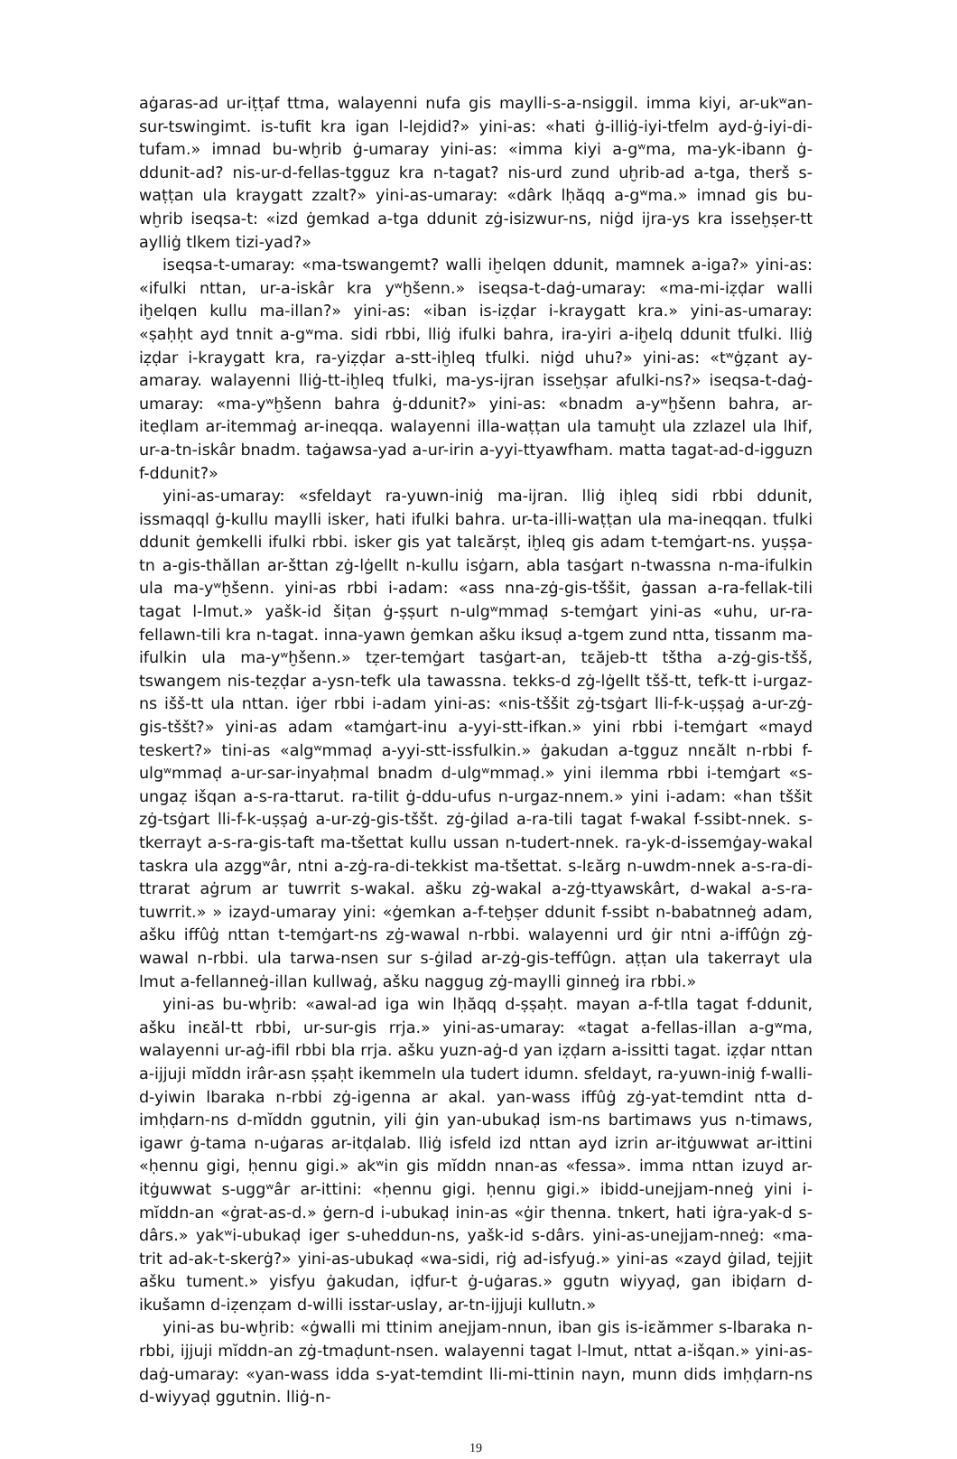aġaras-ad ur-iṭṭaf ttma, walayenni nufa gis maylli-s-a-nsiggil. imma kiyi, ar-ukʷan-sur-tswingimt. is-tufit kra igan l-lejdid?» yini-as: «hati ġ-illiġ-iyi-tfelm ayd-ġ-iyi-di-tufam.» imnad bu-wḫrib ġ-umaray yini-as: «imma kiyi a-gʷma, ma-yk-ibann ġ-ddunit-ad? nis-ur-d-fellas-tgguz kra n-tagat? nis-urd zund uḫrib-ad a-tga, therš s-waṭṭan ula kraygatt zzalt?» yini-as-umaray: «dârk lḥăqq a-gʷma.» imnad gis bu-wḫrib iseqsa-t: «izd ġemkad a-tga ddunit zġ-isizwur-ns, niġd ijra-ys kra isseḫṣer-tt aylliġ tlkem tizi-yad?»
iseqsa-t-umaray: «ma-tswangemt? walli iḫelqen ddunit, mamnek a-iga?» yini-as: «ifulki nttan, ur-a-iskâr kra yʷḫšenn.» iseqsa-t-daġ-umaray: «ma-mi-iẓḍar walli iḫelqen kullu ma-illan?» yini-as: «iban is-iẓḍar i-kraygatt kra.» yini-as-umaray: «ṣaḥḥt ayd tnnit a-gʷma. sidi rbbi, lliġ ifulki bahra, ira-yiri a-iḫelq ddunit tfulki. lliġ iẓḍar i-kraygatt kra, ra-yiẓḍar a-stt-iḫleq tfulki. niġd uhu?» yini-as: «tʷġẓant ay-amaray. walayenni lliġ-tt-iḫleq tfulki, ma-ys-ijran isseḫṣar afulki-ns?» iseqsa-t-daġ-umaray: «ma-yʷḫšenn bahra ġ-ddunit?» yini-as: «bnadm a-yʷḫšenn bahra, ar-iteḍlam ar-itemmaġ ar-ineqqa. walayenni illa-waṭṭan ula tamuḫt ula zzlazel ula lhif, ur-a-tn-iskâr bnadm. taġawsa-yad a-ur-irin a-yyi-ttyawfham. matta tagat-ad-d-igguzn f-ddunit?»
yini-as-umaray: «sfeldayt ra-yuwn-iniġ ma-ijran. lliġ iḫleq sidi rbbi ddunit, issmaqql ġ-kullu maylli isker, hati ifulki bahra. ur-ta-illi-waṭṭan ula ma-ineqqan. tfulki ddunit ġemkelli ifulki rbbi. isker gis yat talɛărṣt, iḫleq gis adam t-temġart-ns. yuṣṣa-tn a-gis-thăllan ar-šttan zġ-lġellt n-kullu isġarn, abla tasġart n-twassna n-ma-ifulkin ula ma-yʷḫšenn. yini-as rbbi i-adam: «ass nna-zġ-gis-tššit, ġassan a-ra-fellak-tili tagat l-lmut.» yašk-id šiṭan ġ-ṣṣurt n-ulgʷmmaḍ s-temġart yini-as «uhu, ur-ra-fellawn-tili kra n-tagat. inna-yawn ġemkan ašku iksuḍ a-tgem zund ntta, tissanm ma-ifulkin ula ma-yʷḫšenn.» tẓer-temġart tasġart-an, tɛăjeb-tt tštha a-zġ-gis-tšš, tswangem nis-teẓḍar a-ysn-tefk ula tawassna. tekks-d zġ-lġellt tšš-tt, tefk-tt i-urgaz-ns išš-tt ula nttan. iġer rbbi i-adam yini-as: «nis-tššit zġ-tsġart lli-f-k-uṣṣaġ a-ur-zġ-gis-tššt?» yini-as adam «tamġart-inu a-yyi-stt-ifkan.» yini rbbi i-temġart «mayd teskert?» tini-as «algʷmmaḍ a-yyi-stt-issfulkin.» ġakudan a-tgguz nnɛălt n-rbbi f-ulgʷmmaḍ a-ur-sar-inyaḥmal bnadm d-ulgʷmmaḍ.» yini ilemma rbbi i-temġart «s-ungaẓ išqan a-s-ra-ttarut. ra-tilit ġ-ddu-ufus n-urgaz-nnem.» yini i-adam: «han tššit zġ-tsġart lli-f-k-uṣṣaġ a-ur-zġ-gis-tššt. zġ-ġilad a-ra-tili tagat f-wakal f-ssibt-nnek. s-tkerrayt a-s-ra-gis-taft ma-tšettat kullu ussan n-tudert-nnek. ra-yk-d-issemġay-wakal taskra ula azggʷâr, ntni a-zġ-ra-di-tekkist ma-tšettat. s-lɛărg n-uwdm-nnek a-s-ra-di-ttrarat aġrum ar tuwrrit s-wakal. ašku zġ-wakal a-zġ-ttyawskârt, d-wakal a-s-ra-tuwrrit.» » izayd-umaray yini: «ġemkan a-f-teḫṣer ddunit f-ssibt n-babatnneġ adam, ašku iffûġ nttan t-temġart-ns zġ-wawal n-rbbi. walayenni urd ġir ntni a-iffûġn zġ-wawal n-rbbi. ula tarwa-nsen sur s-ġilad ar-zġ-gis-teffûgn. aṭṭan ula takerrayt ula lmut a-fellanneġ-illan kullwaġ, ašku naggug zġ-maylli ginneġ ira rbbi.»
yini-as bu-wḫrib: «awal-ad iga win lḥăqq d-ṣṣaḥt. mayan a-f-tlla tagat f-ddunit, ašku inɛăl-tt rbbi, ur-sur-gis rrja.» yini-as-umaray: «tagat a-fellas-illan a-gʷma, walayenni ur-aġ-ifil rbbi bla rrja. ašku yuzn-aġ-d yan iẓḍarn a-issitti tagat. iẓḍar nttan a-ijjuji mĭddn irâr-asn ṣṣaḥt ikemmeln ula tudert idumn. sfeldayt, ra-yuwn-iniġ f-walli-d-yiwin lbaraka n-rbbi zġ-igenna ar akal. yan-wass iffûġ zġ-yat-temdint ntta d-imḥḍarn-ns d-mĭddn ggutnin, yili ġin yan-ubukaḍ ism-ns bartimaws yus n-timaws, igawr ġ-tama n-uġaras ar-itḍalab. lliġ isfeld izd nttan ayd izrin ar-itġuwwat ar-ittini «ḥennu gigi, ḥennu gigi.» akʷin gis mĭddn nnan-as «fessa». imma nttan izuyd ar-itġuwwat s-uggʷâr ar-ittini: «ḥennu gigi. ḥennu gigi.» ibidd-unejjam-nneġ yini i-mĭddn-an «ġrat-as-d.» ġern-d i-ubukaḍ inin-as «ġir thenna. tnkert, hati iġra-yak-d s-dârs.» yakʷi-ubukaḍ iger s-uheddun-ns, yašk-id s-dârs. yini-as-unejjam-nneġ: «ma-trit ad-ak-t-skerġ?» yini-as-ubukaḍ «wa-sidi, riġ ad-isfyuġ.» yini-as «zayd ġilad, tejjit ašku tument.» yisfyu ġakudan, iḍfur-t ġ-uġaras.» ggutn wiyyaḍ, gan ibiḍarn d-ikušamn d-iẓenẓam d-willi isstar-uslay, ar-tn-ijjuji kullutn.»
yini-as bu-wḫrib: «ġwalli mi ttinim anejjam-nnun, iban gis is-iɛămmer s-lbaraka n-rbbi, ijjuji mĭddn-an zġ-tmaḍunt-nsen. walayenni tagat l-lmut, nttat a-išqan.» yini-as-daġ-umaray: «yan-wass idda s-yat-temdint lli-mi-ttinin nayn, munn dids imḥḍarn-ns d-wiyyaḍ ggutnin. lliġ-n-
19